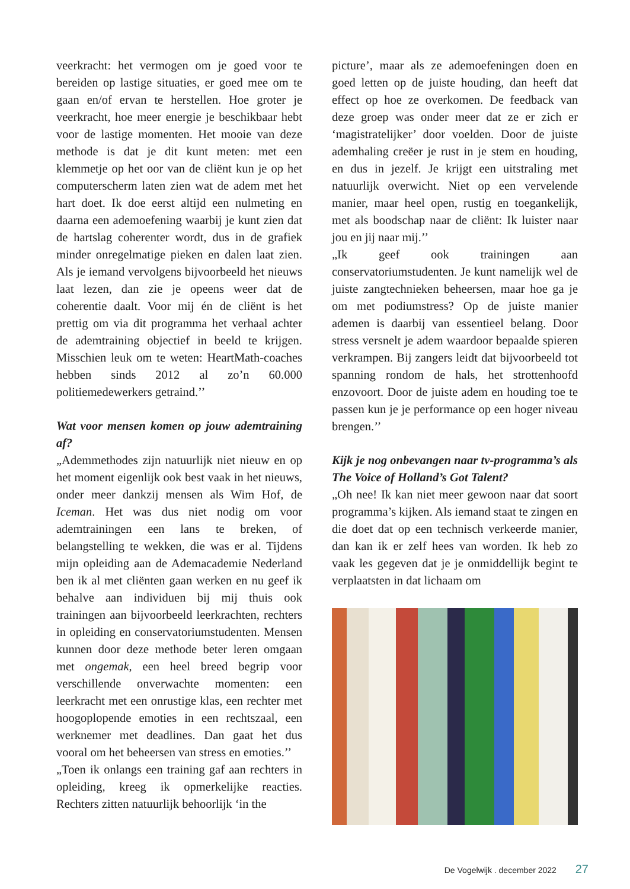veerkracht: het vermogen om je goed voor te bereiden op lastige situaties, er goed mee om te gaan en/of ervan te herstellen. Hoe groter je veerkracht, hoe meer energie je beschikbaar hebt voor de lastige momenten. Het mooie van deze methode is dat je dit kunt meten: met een klemmetje op het oor van de cliënt kun je op het computerscherm laten zien wat de adem met het hart doet. Ik doe eerst altijd een nulmeting en daarna een ademoefening waarbij je kunt zien dat de hartslag coherenter wordt, dus in de grafiek minder onregelmatige pieken en dalen laat zien. Als je iemand vervolgens bijvoorbeeld het nieuws laat lezen, dan zie je opeens weer dat de coherentie daalt. Voor mij én de cliënt is het prettig om via dit programma het verhaal achter de ademtraining objectief in beeld te krijgen. Misschien leuk om te weten: HeartMath-coaches hebben sinds 2012 al zo’n 60.000 politiemedewerkers getraind.’’
Wat voor mensen komen op jouw ademtraining af?
„Ademmethodes zijn natuurlijk niet nieuw en op het moment eigenlijk ook best vaak in het nieuws, onder meer dankzij mensen als Wim Hof, de Iceman. Het was dus niet nodig om voor ademtrainingen een lans te breken, of belangstelling te wekken, die was er al. Tijdens mijn opleiding aan de Ademacademie Nederland ben ik al met cliënten gaan werken en nu geef ik behalve aan individuen bij mij thuis ook trainingen aan bijvoorbeeld leerkrachten, rechters in opleiding en conservatoriumstudenten. Mensen kunnen door deze methode beter leren omgaan met ongemak, een heel breed begrip voor verschillende onverwachte momenten: een leerkracht met een onrustige klas, een rechter met hoogoplopende emoties in een rechtszaal, een werknemer met deadlines. Dan gaat het dus vooral om het beheersen van stress en emoties.’’
„Toen ik onlangs een training gaf aan rechters in opleiding, kreeg ik opmerkelijke reacties. Rechters zitten natuurlijk behoorlijk ‘in the
picture’, maar als ze ademoefeningen doen en goed letten op de juiste houding, dan heeft dat effect op hoe ze overkomen. De feedback van deze groep was onder meer dat ze er zich er ‘magistratelijker’ door voelden. Door de juiste ademhaling creëer je rust in je stem en houding, en dus in jezelf. Je krijgt een uitstraling met natuurlijk overwicht. Niet op een vervelende manier, maar heel open, rustig en toegankelijk, met als boodschap naar de cliënt: Ik luister naar jou en jij naar mij.’’
„Ik geef ook trainingen aan conservatoriumstudenten. Je kunt namelijk wel de juiste zangtechnieken beheersen, maar hoe ga je om met podiumstress? Op de juiste manier ademen is daarbij van essentieel belang. Door stress versnelt je adem waardoor bepaalde spieren verkrampen. Bij zangers leidt dat bijvoorbeeld tot spanning rondom de hals, het strottenhoofd enzovoort. Door de juiste adem en houding toe te passen kun je je performance op een hoger niveau brengen.’’
Kijk je nog onbevangen naar tv-programma’s als The Voice of Holland’s Got Talent?
„Oh nee! Ik kan niet meer gewoon naar dat soort programma’s kijken. Als iemand staat te zingen en die doet dat op een technisch verkeerde manier, dan kan ik er zelf hees van worden. Ik heb zo vaak les gegeven dat je je onmiddellijk begint te verplaatsten in dat lichaam om
De Vogelwijk . december 2022 27